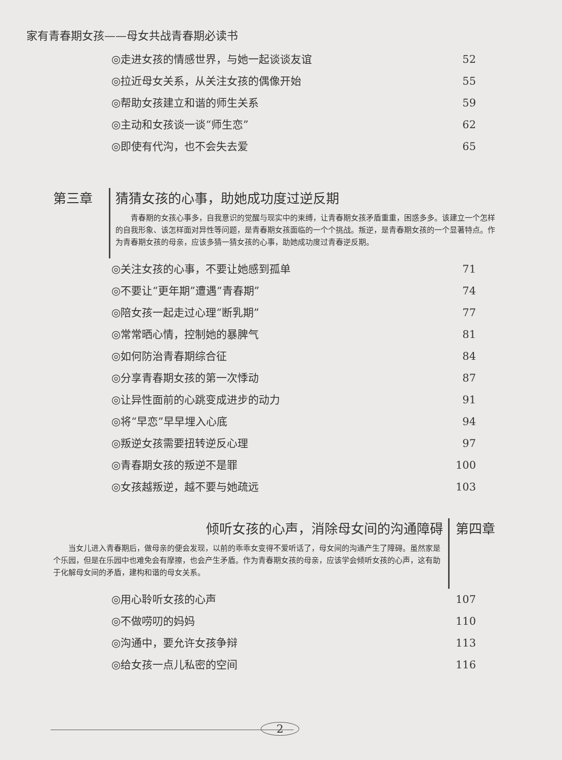家有青春期女孩——母女共战青春期必读书
◎走进女孩的情感世界，与她一起谈谈友谊 52
◎拉近母女关系，从关注女孩的偶像开始 55
◎帮助女孩建立和谐的师生关系 59
◎主动和女孩谈一谈“师生恋” 62
◎即使有代沟，也不会失去爱 65
第三章 猜猜女孩的心事，助她成功度过逆反期
青春期的女孩心事多，自我意识的觉醒与现实中的束缚，让青春期女孩矛盾重重，困惑多多。该建立一个怎样的自我形象、该怎样面对异性等问题，是青春期女孩面临的一个个挑战。叛逆，是青春期女孩的一个显著特点。作为青春期女孩的母亲，应该多猜一猜女孩的心事，助她成功度过青春逆反期。
◎关注女孩的心事，不要让她感到孤单 71
◎不要让“更年期”遭遇“青春期” 74
◎陪女孩一起走过心理“断乳期” 77
◎常常晒心情，控制她的暴脾气 81
◎如何防治青春期综合征 84
◎分享青春期女孩的第一次悸动 87
◎让异性面前的心跳变成进步的动力 91
◎将“早恋”早早埋入心底 94
◎叛逆女孩需要扭转逆反心理 97
◎青春期女孩的叛逆不是罪 100
◎女孩越叛逆，越不要与她疏远 103
倾听女孩的心声，消除母女间的沟通障碍
当女儿进入青春期后，做母亲的便会发现，以前的乖乖女变得不爱听话了，母女间的沟通产生了障碍。虽然家是个乐园，但是在乐园中也难免会有摩擦，也会产生矛盾。作为青春期女孩的母亲，应该学会倾听女孩的心声，这有助于化解母女间的矛盾，建构和谐的母女关系。
第四章
◎用心聆听女孩的心声 107
◎不做唠叨的妈妈 110
◎沟通中，要允许女孩争辩 113
◎给女孩一点儿私密的空间 116
2